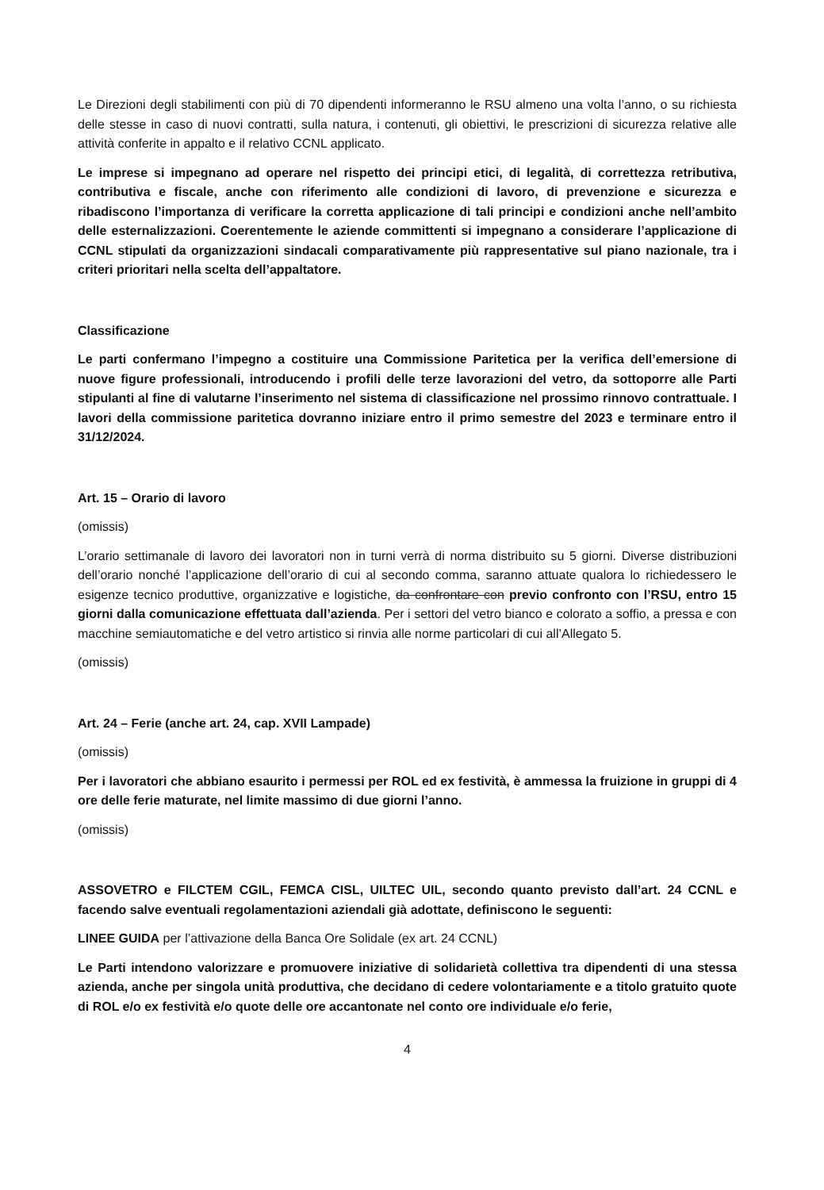Le Direzioni degli stabilimenti con più di 70 dipendenti informeranno le RSU almeno una volta l’anno, o su richiesta delle stesse in caso di nuovi contratti, sulla natura, i contenuti, gli obiettivi, le prescrizioni di sicurezza relative alle attività conferite in appalto e il relativo CCNL applicato.
Le imprese si impegnano ad operare nel rispetto dei principi etici, di legalità, di correttezza retributiva, contributiva e fiscale, anche con riferimento alle condizioni di lavoro, di prevenzione e sicurezza e ribadiscono l’importanza di verificare la corretta applicazione di tali principi e condizioni anche nell’ambito delle esternalizzazioni. Coerentemente le aziende committenti si impegnano a considerare l’applicazione di CCNL stipulati da organizzazioni sindacali comparativamente più rappresentative sul piano nazionale, tra i criteri prioritari nella scelta dell’appaltatore.
Classificazione
Le parti confermano l’impegno a costituire una Commissione Paritetica per la verifica dell’emersione di nuove figure professionali, introducendo i profili delle terze lavorazioni del vetro, da sottoporre alle Parti stipulanti al fine di valutarne l’inserimento nel sistema di classificazione nel prossimo rinnovo contrattuale. I lavori della commissione paritetica dovranno iniziare entro il primo semestre del 2023 e terminare entro il 31/12/2024.
Art. 15 – Orario di lavoro
(omissis)
L’orario settimanale di lavoro dei lavoratori non in turni verrà di norma distribuito su 5 giorni. Diverse distribuzioni dell’orario nonché l’applicazione dell’orario di cui al secondo comma, saranno attuate qualora lo richiedessero le esigenze tecnico produttive, organizzative e logistiche, da confrontare con previo confronto con l’RSU, entro 15 giorni dalla comunicazione effettuata dall’azienda. Per i settori del vetro bianco e colorato a soffio, a pressa e con macchine semiautomatiche e del vetro artistico si rinvia alle norme particolari di cui all’Allegato 5.
(omissis)
Art. 24 – Ferie (anche art. 24, cap. XVII Lampade)
(omissis)
Per i lavoratori che abbiano esaurito i permessi per ROL ed ex festività, è ammessa la fruizione in gruppi di 4 ore delle ferie maturate, nel limite massimo di due giorni l’anno.
(omissis)
ASSOVETRO e FILCTEM CGIL, FEMCA CISL, UILTEC UIL, secondo quanto previsto dall’art. 24 CCNL e facendo salve eventuali regolamentazioni aziendali già adottate, definiscono le seguenti:
LINEE GUIDA per l’attivazione della Banca Ore Solidale (ex art. 24 CCNL)
Le Parti intendono valorizzare e promuovere iniziative di solidarietà collettiva tra dipendenti di una stessa azienda, anche per singola unità produttiva, che decidano di cedere volontariamente e a titolo gratuito quote di ROL e/o ex festività e/o quote delle ore accantonate nel conto ore individuale e/o ferie,
4